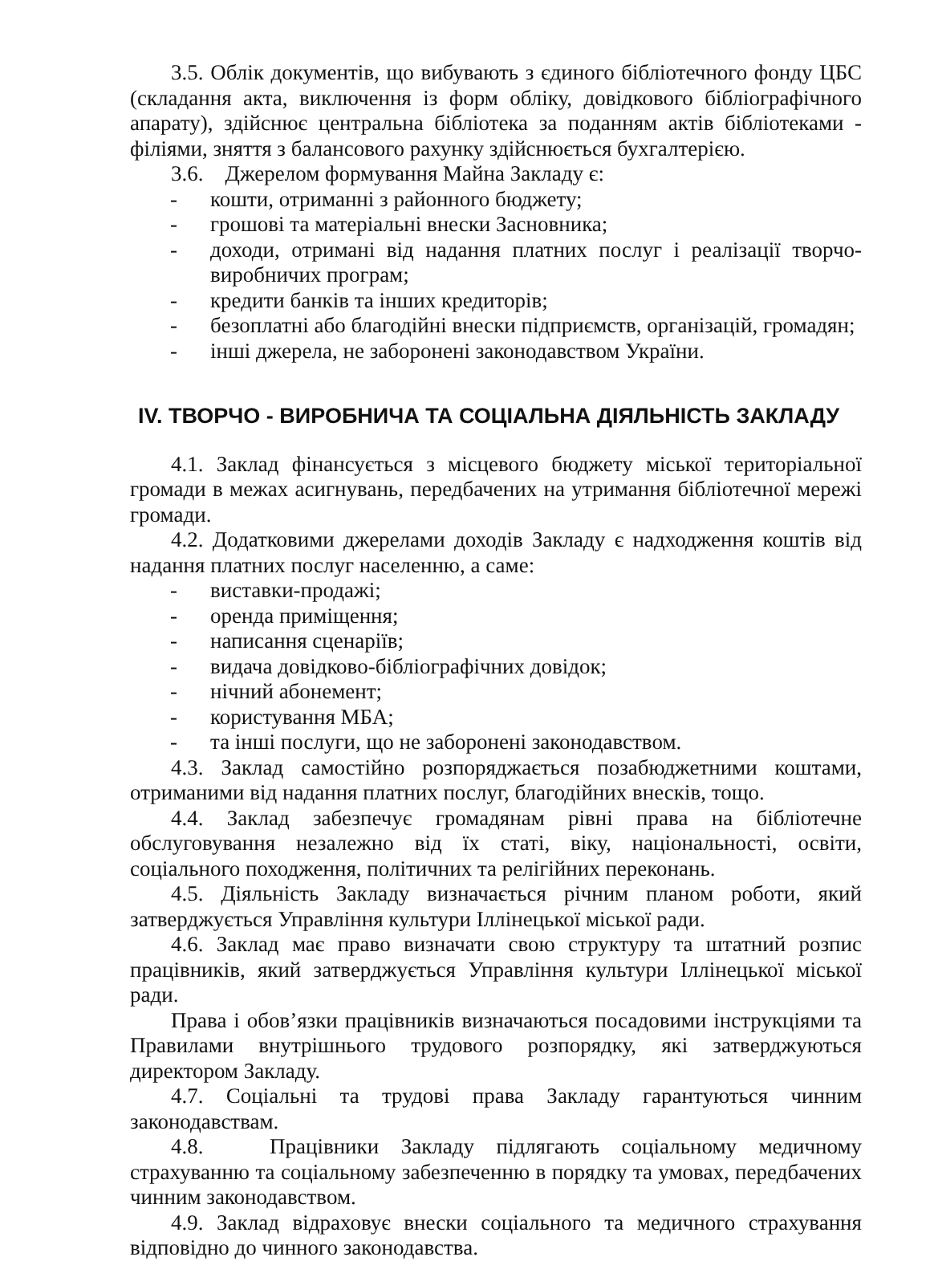3.5. Облік документів, що вибувають з єдиного бібліотечного фонду ЦБС (складання акта, виключення із форм обліку, довідкового бібліографічного апарату), здійснює центральна бібліотека за поданням актів бібліотеками - філіями, зняття з балансового рахунку здійснюється бухгалтерією.
3.6. Джерелом формування Майна Закладу є:
- кошти, отриманні з районного бюджету;
- грошові та матеріальні внески Засновника;
- доходи, отримані від надання платних послуг і реалізації творчо-виробничих програм;
- кредити банків та інших кредиторів;
- безоплатні або благодійні внески підприємств, організацій, громадян;
- інші джерела, не заборонені законодавством України.
ІV. ТВОРЧО - ВИРОБНИЧА ТА СОЦІАЛЬНА ДІЯЛЬНІСТЬ ЗАКЛАДУ
4.1. Заклад фінансується з місцевого бюджету міської територіальної громади в межах асигнувань, передбачених на утримання бібліотечної мережі громади.
4.2. Додатковими джерелами доходів Закладу є надходження коштів від надання платних послуг населенню, а саме:
- виставки-продажі;
- оренда приміщення;
- написання сценаріїв;
- видача довідково-бібліографічних довідок;
- нічний абонемент;
- користування МБА;
- та інші послуги, що не заборонені законодавством.
4.3. Заклад самостійно розпоряджається позабюджетними коштами, отриманими від надання платних послуг, благодійних внесків, тощо.
4.4. Заклад забезпечує громадянам рівні права на бібліотечне обслуговування незалежно від їх статі, віку, національності, освіти, соціального походження, політичних та релігійних переконань.
4.5. Діяльність Закладу визначається річним планом роботи, який затверджується Управління культури Іллінецької міської ради.
4.6. Заклад має право визначати свою структуру та штатний розпис працівників, який затверджується Управління культури Іллінецької міської ради.
Права і обов’язки працівників визначаються посадовими інструкціями та Правилами внутрішнього трудового розпорядку, які затверджуються директором Закладу.
4.7. Соціальні та трудові права Закладу гарантуються чинним законодавствам.
4.8. Працівники Закладу підлягають соціальному медичному страхуванню та соціальному забезпеченню в порядку та умовах, передбачених чинним законодавством.
4.9. Заклад відраховує внески соціального та медичного страхування відповідно до чинного законодавства.